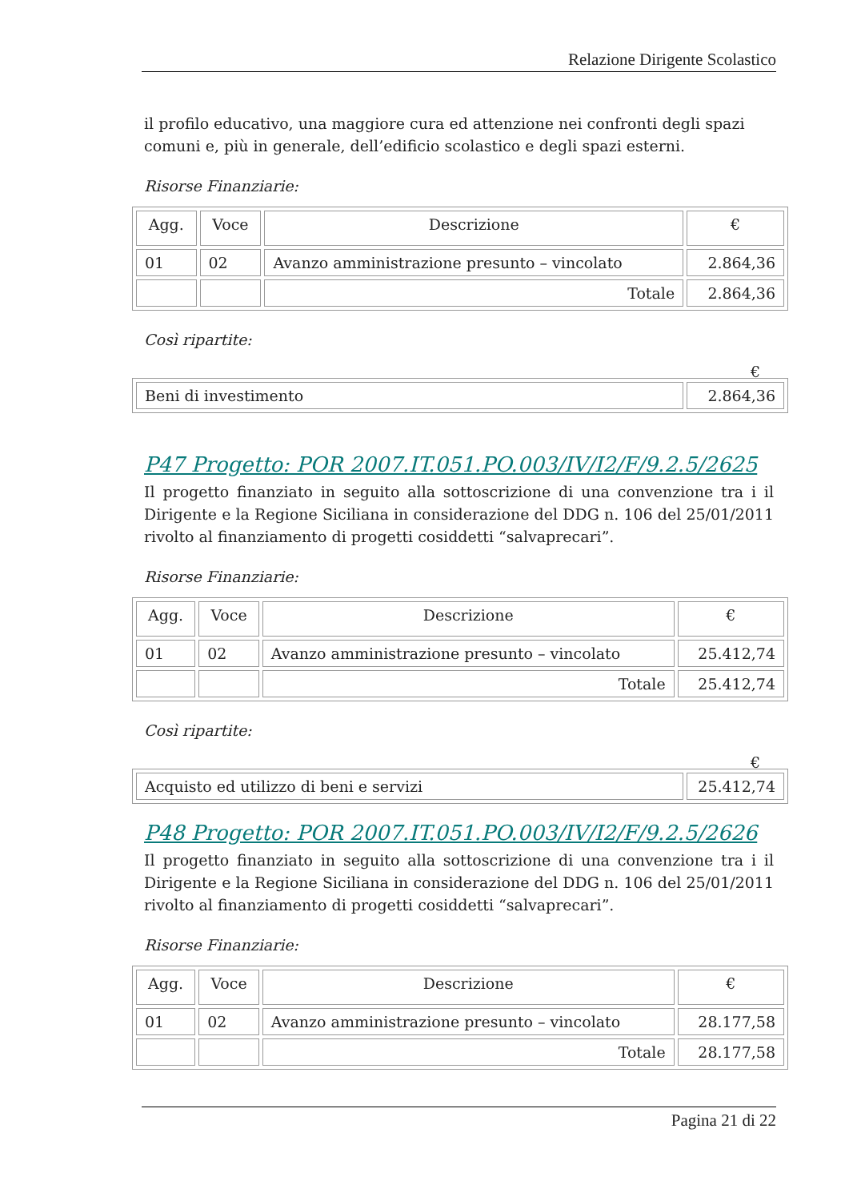Relazione Dirigente Scolastico
il profilo educativo, una maggiore cura ed attenzione nei confronti degli spazi comuni e, più in generale, dell’edificio scolastico e degli spazi esterni.
Risorse Finanziarie:
| Agg. | Voce | Descrizione | € |
| --- | --- | --- | --- |
| 01 | 02 | Avanzo amministrazione presunto – vincolato | 2.864,36 |
| | | Totale | 2.864,36 |
Così ripartite:
€
| Beni di investimento | 2.864,36 |
P47 Progetto: POR 2007.IT.051.PO.003/IV/I2/F/9.2.5/2625
Il progetto finanziato in seguito alla sottoscrizione di una convenzione tra i il Dirigente e la Regione Siciliana in considerazione del DDG n. 106 del 25/01/2011 rivolto al finanziamento di progetti cosiddetti “salvaprecari”.
Risorse Finanziarie:
| Agg. | Voce | Descrizione | € |
| --- | --- | --- | --- |
| 01 | 02 | Avanzo amministrazione presunto – vincolato | 25.412,74 |
| | | Totale | 25.412,74 |
Così ripartite:
€
| Acquisto ed utilizzo di beni e servizi | 25.412,74 |
P48 Progetto: POR 2007.IT.051.PO.003/IV/I2/F/9.2.5/2626
Il progetto finanziato in seguito alla sottoscrizione di una convenzione tra i il Dirigente e la Regione Siciliana in considerazione del DDG n. 106 del 25/01/2011 rivolto al finanziamento di progetti cosiddetti “salvaprecari”.
Risorse Finanziarie:
| Agg. | Voce | Descrizione | € |
| --- | --- | --- | --- |
| 01 | 02 | Avanzo amministrazione presunto – vincolato | 28.177,58 |
| | | Totale | 28.177,58 |
Pagina 21 di 22